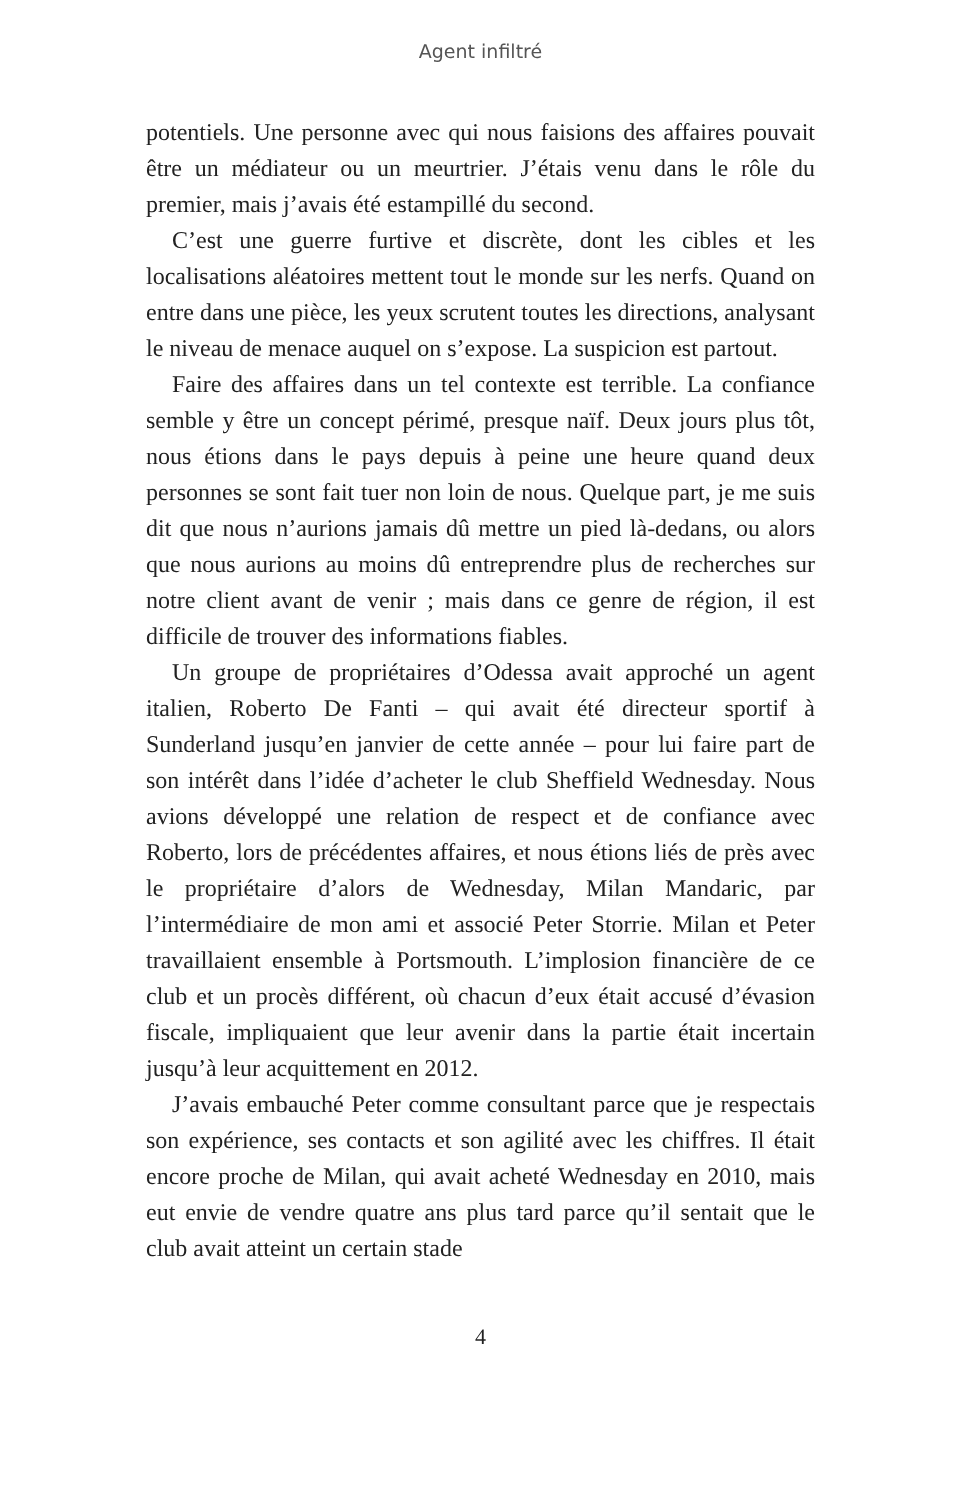Agent infiltré
potentiels. Une personne avec qui nous faisions des affaires pouvait être un médiateur ou un meurtrier. J’étais venu dans le rôle du premier, mais j’avais été estampillé du second.
C’est une guerre furtive et discrète, dont les cibles et les localisations aléatoires mettent tout le monde sur les nerfs. Quand on entre dans une pièce, les yeux scrutent toutes les directions, analysant le niveau de menace auquel on s’expose. La suspicion est partout.
Faire des affaires dans un tel contexte est terrible. La confiance semble y être un concept périmé, presque naïf. Deux jours plus tôt, nous étions dans le pays depuis à peine une heure quand deux personnes se sont fait tuer non loin de nous. Quelque part, je me suis dit que nous n’aurions jamais dû mettre un pied là-dedans, ou alors que nous aurions au moins dû entreprendre plus de recherches sur notre client avant de venir ; mais dans ce genre de région, il est difficile de trouver des informations fiables.
Un groupe de propriétaires d’Odessa avait approché un agent italien, Roberto De Fanti – qui avait été directeur sportif à Sunderland jusqu’en janvier de cette année – pour lui faire part de son intérêt dans l’idée d’acheter le club Sheffield Wednesday. Nous avions développé une relation de respect et de confiance avec Roberto, lors de précédentes affaires, et nous étions liés de près avec le propriétaire d’alors de Wednesday, Milan Mandaric, par l’intermédiaire de mon ami et associé Peter Storrie. Milan et Peter travaillaient ensemble à Portsmouth. L’implosion financière de ce club et un procès différent, où chacun d’eux était accusé d’évasion fiscale, impliquaient que leur avenir dans la partie était incertain jusqu’à leur acquittement en 2012.
J’avais embauché Peter comme consultant parce que je respectais son expérience, ses contacts et son agilité avec les chiffres. Il était encore proche de Milan, qui avait acheté Wednesday en 2010, mais eut envie de vendre quatre ans plus tard parce qu’il sentait que le club avait atteint un certain stade
4